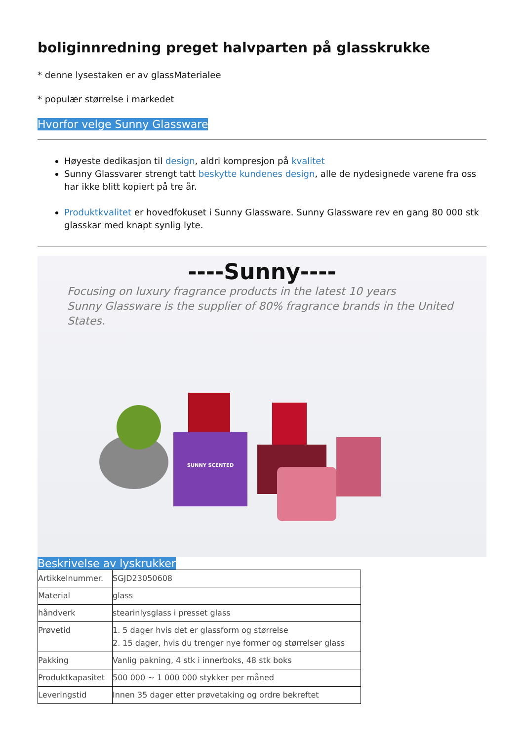boliginnredning preget halvparten på glasskrukke
* denne lysestaken er av glassMaterialee
* populær størrelse i markedet
Hvorfor velge Sunny Glassware
Høyeste dedikasjon til design, aldri kompresjon på kvalitet
Sunny Glassvarer strengt tatt beskytte kundenes design, alle de nydesignede varene fra oss har ikke blitt kopiert på tre år.
Produktkvalitet er hovedfokuset i Sunny Glassware. Sunny Glassware rev en gang 80 000 stk glasskar med knapt synlig lyte.
----Sunny----
Focusing on luxury fragrance products in the latest 10 years
Sunny Glassware is the supplier of 80% fragrance brands in the United States.
SUNNY SCENTED
Beskrivelse av lyskrukker
| Artikkelnummer. | SGJD23050608 |
| Material | glass |
| håndverk | stearinlysglass i presset glass |
| Prøvetid | 1. 5 dager hvis det er glassform og størrelse 2. 15 dager, hvis du trenger nye former og størrelser glass |
| Pakking | Vanlig pakning, 4 stk i innerboks, 48 stk boks |
| Produktkapasitet | 500 000 ~ 1 000 000 stykker per måned |
| Leveringstid | Innen 35 dager etter prøvetaking og ordre bekreftet |